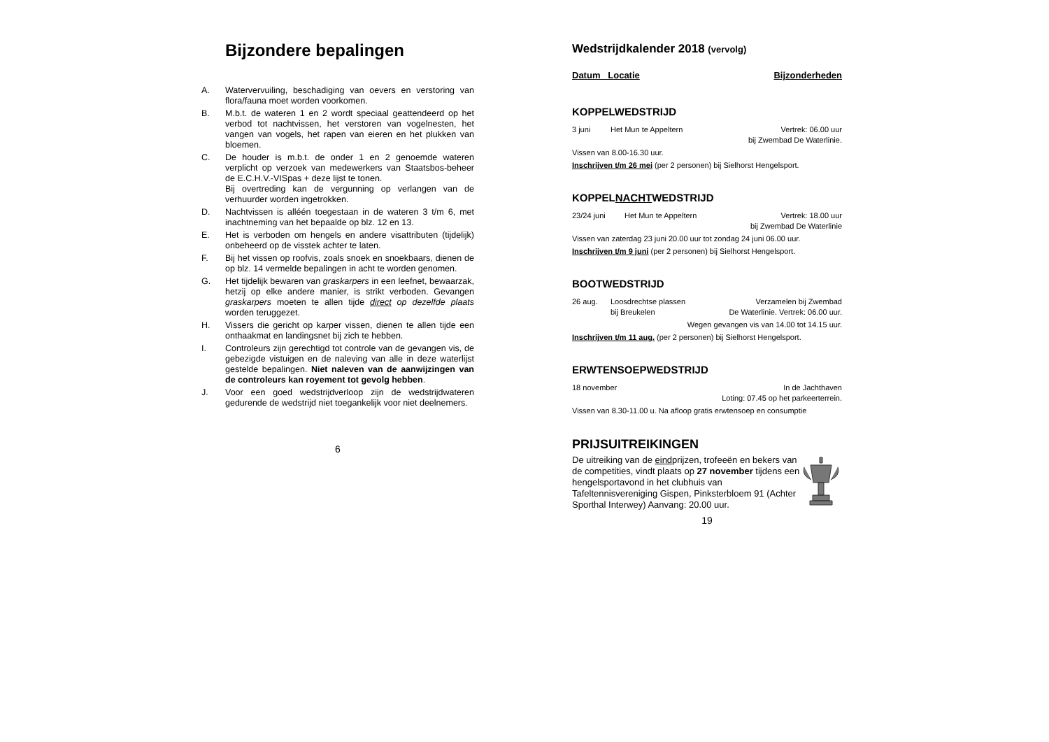Bijzondere bepalingen
A. Watervervuiling, beschadiging van oevers en verstoring van flora/fauna moet worden voorkomen.
B. M.b.t. de wateren 1 en 2 wordt speciaal geattendeerd op het verbod tot nachtvissen, het verstoren van vogelnesten, het vangen van vogels, het rapen van eieren en het plukken van bloemen.
C. De houder is m.b.t. de onder 1 en 2 genoemde wateren verplicht op verzoek van medewerkers van Staatsbos-beheer de E.C.H.V.-VISpas + deze lijst te tonen.
Bij overtreding kan de vergunning op verlangen van de verhuurder worden ingetrokken.
D. Nachtvissen is alléén toegestaan in de wateren 3 t/m 6, met inachtneming van het bepaalde op blz. 12 en 13.
E. Het is verboden om hengels en andere visattributen (tijdelijk) onbeheerd op de visstek achter te laten.
F. Bij het vissen op roofvis, zoals snoek en snoekbaars, dienen de op blz. 14 vermelde bepalingen in acht te worden genomen.
G. Het tijdelijk bewaren van graskarpers in een leefnet, bewaarzak, hetzij op elke andere manier, is strikt verboden. Gevangen graskarpers moeten te allen tijde direct op dezelfde plaats worden teruggezet.
H. Vissers die gericht op karper vissen, dienen te allen tijde een onthaakmat en landingsnet bij zich te hebben.
I. Controleurs zijn gerechtigd tot controle van de gevangen vis, de gebezigde vistuigen en de naleving van alle in deze waterlijst gestelde bepalingen. Niet naleven van de aanwijzingen van de controleurs kan royement tot gevolg hebben.
J. Voor een goed wedstrijdverloop zijn de wedstrijdwateren gedurende de wedstrijd niet toegankelijk voor niet deelnemers.
6
Wedstrijdkalender 2018 (vervolg)
Datum Locatie Bijzonderheden
KOPPELWEDSTRIJD
3 juni Het Mun te Appeltern Vertrek: 06.00 uur
bij Zwembad De Waterlinie.
Vissen van 8.00-16.30 uur.
Inschrijven t/m 26 mei (per 2 personen) bij Sielhorst Hengelsport.
KOPPELNACHTWEDSTRIJD
23/24 juni Het Mun te Appeltern Vertrek: 18.00 uur
bij Zwembad De Waterlinie
Vissen van zaterdag 23 juni 20.00 uur tot zondag 24 juni 06.00 uur.
Inschrijven t/m 9 juni (per 2 personen) bij Sielhorst Hengelsport.
BOOTWEDSTRIJD
26 aug. Loosdrechtse plassen
bij Breukelen Verzamelen bij Zwembad
De Waterlinie. Vertrek: 06.00 uur.
Wegen gevangen vis van 14.00 tot 14.15 uur.
Inschrijven t/m 11 aug. (per 2 personen) bij Sielhorst Hengelsport.
ERWTENSOEPWEDSTRIJD
18 november In de Jachthaven
Loting: 07.45 op het parkeerterrein.
Vissen van 8.30-11.00 u. Na afloop gratis erwtensoep en consumptie
PRIJSUITREIKINGEN
De uitreiking van de eindprijzen, trofeeën en bekers van de competities, vindt plaats op 27 november tijdens een hengelsportavond in het clubhuis van Tafeltennisvereniging Gispen, Pinksterbloem 91 (Achter Sporthal Interwey) Aanvang: 20.00 uur.
19